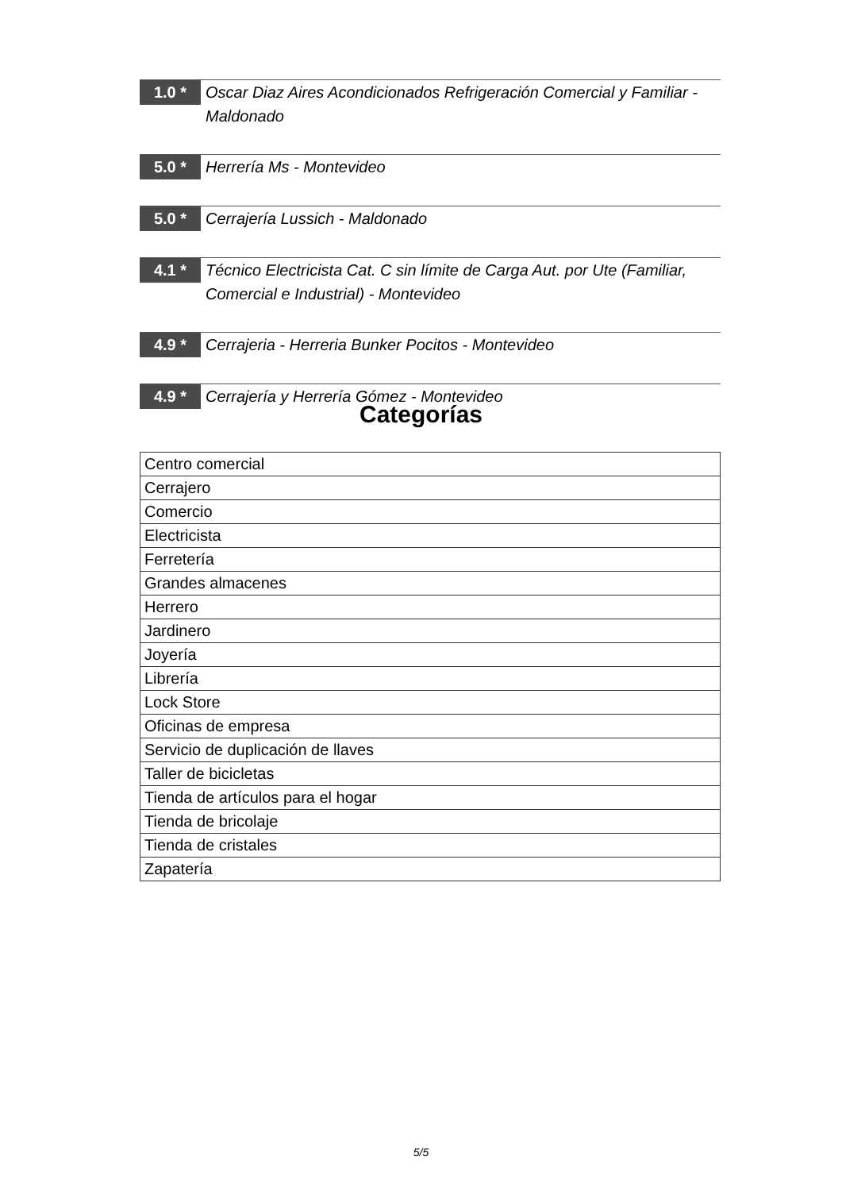1.0 *
Oscar Diaz Aires Acondicionados Refrigeración Comercial y Familiar - Maldonado
5.0 *
Herrería Ms - Montevideo
5.0 *
Cerrajería Lussich - Maldonado
4.1 *
Técnico Electricista Cat. C sin límite de Carga Aut. por Ute (Familiar, Comercial e Industrial) - Montevideo
4.9 *
Cerrajeria - Herreria Bunker Pocitos - Montevideo
4.9 *
Cerrajería y Herrería Gómez - Montevideo
Categorías
| Centro comercial |
| Cerrajero |
| Comercio |
| Electricista |
| Ferretería |
| Grandes almacenes |
| Herrero |
| Jardinero |
| Joyería |
| Librería |
| Lock Store |
| Oficinas de empresa |
| Servicio de duplicación de llaves |
| Taller de bicicletas |
| Tienda de artículos para el hogar |
| Tienda de bricolaje |
| Tienda de cristales |
| Zapatería |
5/5